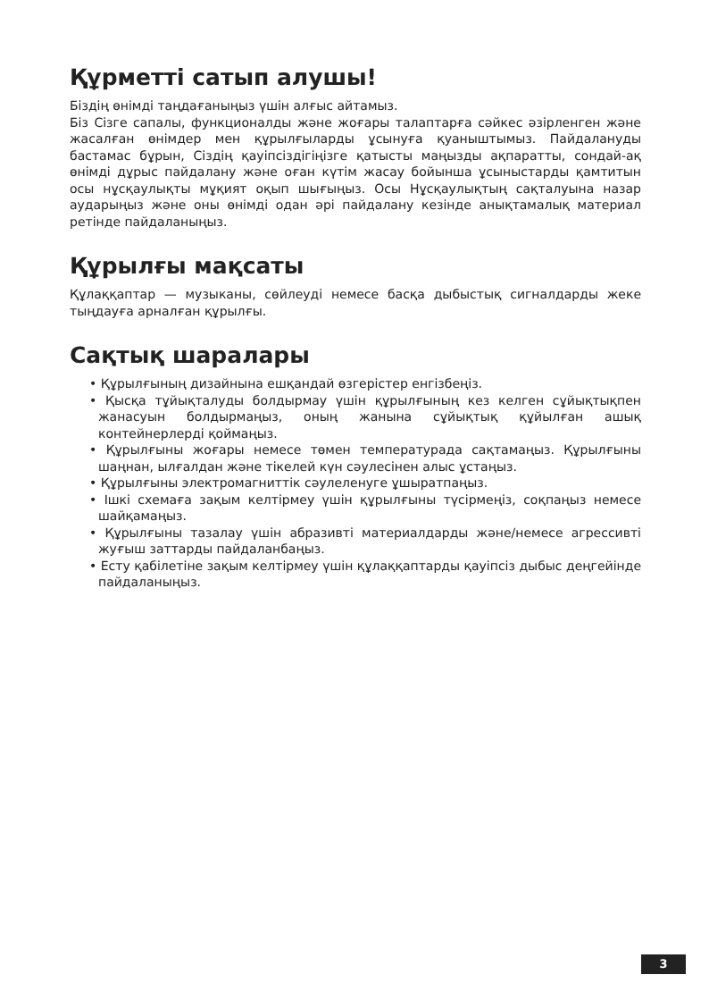Құрметті сатып алушы!
Біздің өнімді таңдағаныңыз үшін алғыс айтамыз.
Біз Сізге сапалы, функционалды және жоғары талаптарға сәйкес әзірленген және жасалған өнімдер мен құрылғыларды ұсынуға қуаныштымыз. Пайдалануды бастамас бұрын, Сіздің қауіпсіздігіңізге қатысты маңызды ақпаратты, сондай-ақ өнімді дұрыс пайдалану және оған күтім жасау бойынша ұсыныстарды қамтитын осы нұсқаулықты мұқият оқып шығыңыз. Осы Нұсқаулықтың сақталуына назар аударыңыз және оны өнімді одан әрі пайдалану кезінде анықтамалық материал ретінде пайдаланыңыз.
Құрылғы мақсаты
Құлаққаптар — музыканы, сөйлеуді немесе басқа дыбыстық сигналдарды жеке тыңдауға арналған құрылғы.
Сақтық шаралары
• Құрылғының дизайнына ешқандай өзгерістер енгізбеңіз.
• Қысқа тұйықталуды болдырмау үшін құрылғының кез келген сұйықтықпен жанасуын болдырмаңыз, оның жанына сұйықтық құйылған ашық контейнерлерді қоймаңыз.
• Құрылғыны жоғары немесе төмен температурада сақтамаңыз. Құрылғыны шаңнан, ылғалдан және тікелей күн сәулесінен алыс ұстаңыз.
• Құрылғыны электромагниттік сәулеленуге ұшыратпаңыз.
• Ішкі схемаға зақым келтірмеу үшін құрылғыны түсірмеңіз, соқпаңыз немесе шайқамаңыз.
• Құрылғыны тазалау үшін абразивті материалдарды және/немесе агрессивті жуғыш заттарды пайдаланбаңыз.
• Есту қабілетіне зақым келтірмеу үшін құлаққаптарды қауіпсіз дыбыс деңгейінде пайдаланыңыз.
3